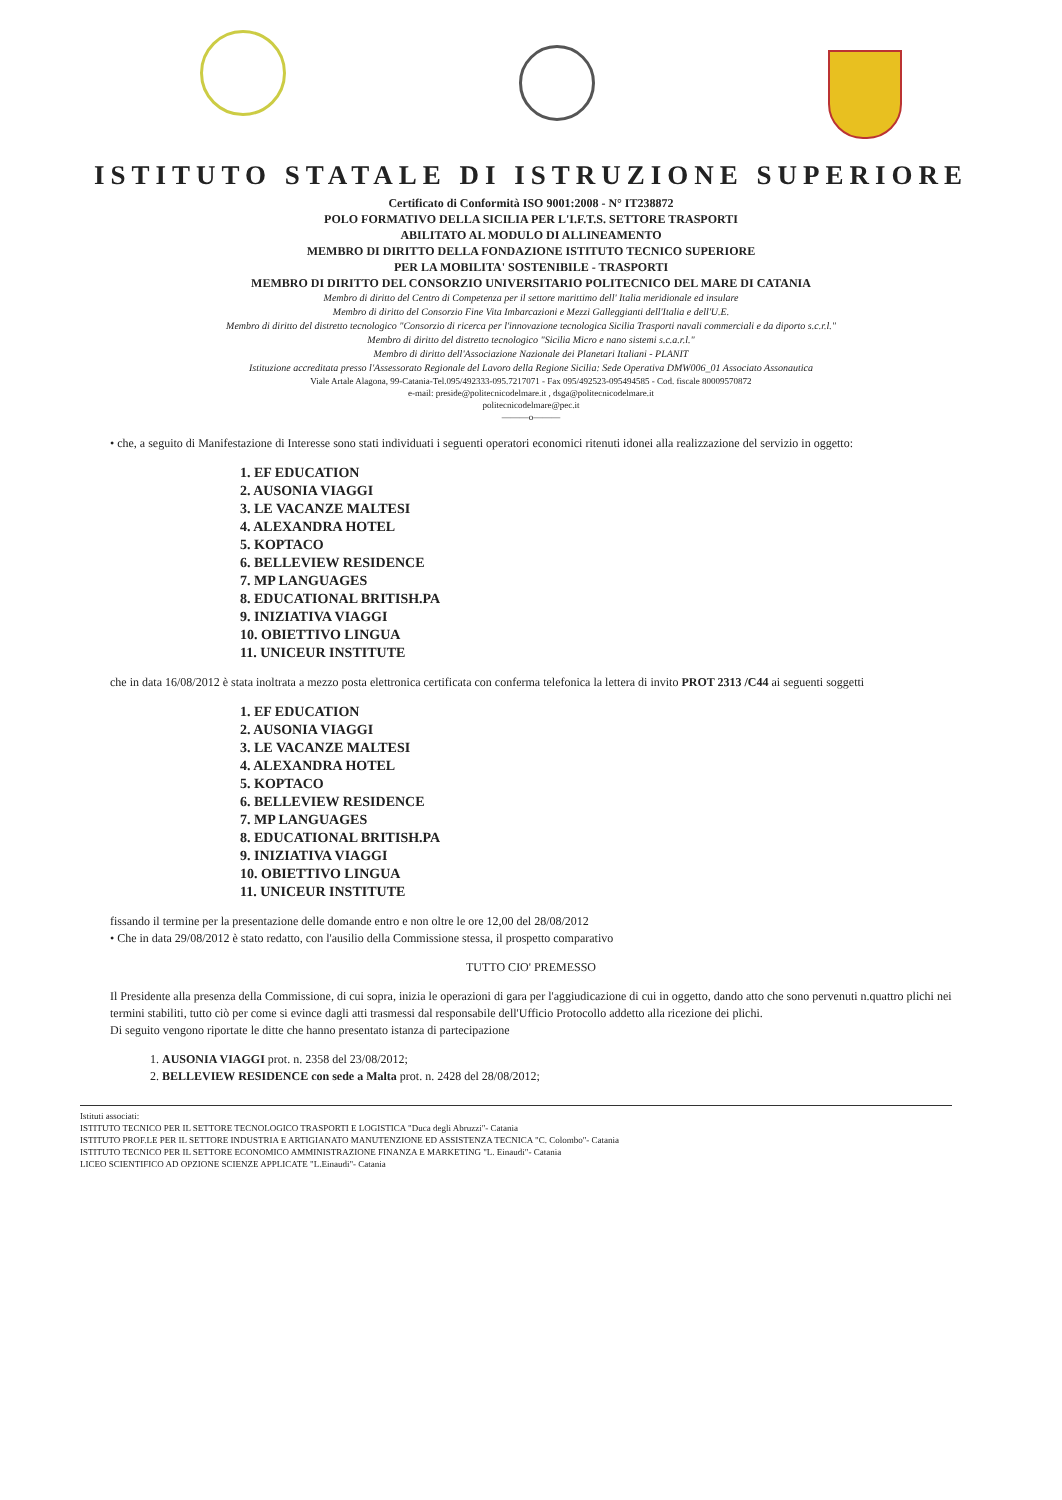ISTITUTO STATALE DI ISTRUZIONE SUPERIORE
Certificato di Conformità ISO 9001:2008 - N° IT238872
POLO FORMATIVO DELLA SICILIA PER L'I.F.T.S. SETTORE TRASPORTI
ABILITATO AL MODULO DI ALLINEAMENTO
MEMBRO DI DIRITTO DELLA FONDAZIONE ISTITUTO TECNICO SUPERIORE
PER LA MOBILITA' SOSTENIBILE - TRASPORTI
MEMBRO DI DIRITTO DEL CONSORZIO UNIVERSITARIO POLITECNICO DEL MARE DI CATANIA
Membro di diritto del Centro di Competenza per il settore marittimo dell' Italia meridionale ed insulare
Membro di diritto del Consorzio Fine Vita Imbarcazioni e Mezzi Galleggianti dell'Italia e dell'U.E.
Membro di diritto del distretto tecnologico "Consorzio di ricerca per l'innovazione tecnologica Sicilia Trasporti navali commerciali e da diporto s.c.r.l."
Membro di diritto del distretto tecnologico "Sicilia Micro e nano sistemi s.c.a.r.l."
Membro di diritto dell'Associazione Nazionale dei Planetari Italiani - PLANIT
Istituzione accreditata presso l'Assessorato Regionale del Lavoro della Regione Sicilia: Sede Operativa DMW006_01 Associato Assonautica
Viale Artale Alagona, 99-Catania-Tel.095/492333-095.7217071 - Fax 095/492523-095494585 - Cod. fiscale 80009570872
e-mail: preside@politecnicodelmare.it , dsga@politecnicodelmare.it
politecnicodelmare@pec.it
———o———
• che, a seguito di Manifestazione di Interesse sono stati individuati i seguenti operatori economici ritenuti idonei alla realizzazione del servizio in oggetto:
1. EF EDUCATION
2. AUSONIA VIAGGI
3. LE VACANZE MALTESI
4. ALEXANDRA HOTEL
5. KOPTACO
6. BELLEVIEW RESIDENCE
7. MP LANGUAGES
8. EDUCATIONAL BRITISH.PA
9. INIZIATIVA VIAGGI
10. OBIETTIVO LINGUA
11. UNICEUR INSTITUTE
che in data 16/08/2012 è stata inoltrata a mezzo posta elettronica certificata con conferma telefonica la lettera di invito PROT 2313 /C44 ai seguenti soggetti
1. EF EDUCATION
2. AUSONIA VIAGGI
3. LE VACANZE MALTESI
4. ALEXANDRA HOTEL
5. KOPTACO
6. BELLEVIEW RESIDENCE
7. MP LANGUAGES
8. EDUCATIONAL BRITISH.PA
9. INIZIATIVA VIAGGI
10. OBIETTIVO LINGUA
11. UNICEUR INSTITUTE
fissando il termine per la presentazione delle domande entro e non oltre le ore 12,00 del 28/08/2012
• Che in data 29/08/2012 è stato redatto, con l'ausilio della Commissione stessa, il prospetto comparativo
TUTTO CIO' PREMESSO
Il Presidente alla presenza della Commissione, di cui sopra, inizia le operazioni di gara per l'aggiudicazione di cui in oggetto, dando atto che sono pervenuti n.quattro plichi nei termini stabiliti, tutto ciò per come si evince dagli atti trasmessi dal responsabile dell'Ufficio Protocollo addetto alla ricezione dei plichi.
Di seguito vengono riportate le ditte che hanno presentato istanza di partecipazione
1. AUSONIA VIAGGI prot. n. 2358 del 23/08/2012;
2. BELLEVIEW RESIDENCE con sede a Malta prot. n. 2428 del 28/08/2012;
Istituti associati:
ISTITUTO TECNICO PER IL SETTORE TECNOLOGICO TRASPORTI E LOGISTICA "Duca degli Abruzzi"- Catania
ISTITUTO PROF.LE PER IL SETTORE INDUSTRIA E ARTIGIANATO MANUTENZIONE ED ASSISTENZA TECNICA "C. Colombo"- Catania
ISTITUTO TECNICO PER IL SETTORE ECONOMICO AMMINISTRAZIONE FINANZA E MARKETING "L. Einaudi"- Catania
LICEO SCIENTIFICO AD OPZIONE SCIENZE APPLICATE "L.Einaudi"- Catania